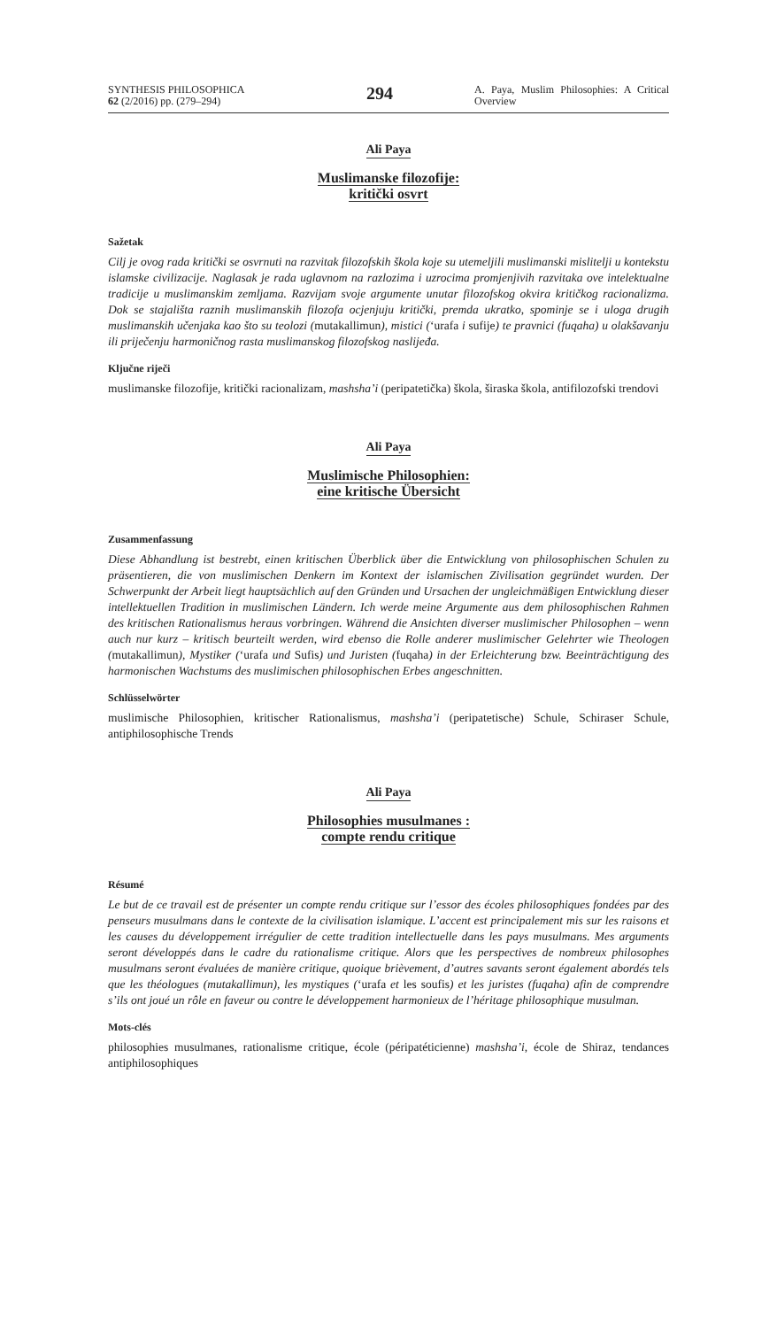SYNTHESIS PHILOSOPHICA
62 (2/2016) pp. (279–294)
294
A. Paya, Muslim Philosophies: A Critical Overview
Ali Paya
Muslimanske filozofije:
kritički osvrt
Sažetak
Cilj je ovog rada kritički se osvrnuti na razvitak filozofskih škola koje su utemeljili muslimanski mislitelji u kontekstu islamske civilizacije. Naglasak je rada uglavnom na razlozima i uzrocima promjenjivih razvitaka ove intelektualne tradicije u muslimanskim zemljama. Razvijam svoje argumente unutar filozofskog okvira kritičkog racionalizma. Dok se stajališta raznih muslimanskih filozofa ocjenjuju kritički, premda ukratko, spominje se i uloga drugih muslimanskih učenjaka kao što su teolozi (mutakallimun), mistici (‘urafa i sufije) te pravnici (fuqaha) u olakšavanju ili priječenju harmoničnog rasta muslimanskog filozofskog naslijeđa.
Ključne riječi
muslimanske filozofije, kritički racionalizam, mashsha’i (peripatetička) škola, širaska škola, antifilozofski trendovi
Ali Paya
Muslimische Philosophien:
eine kritische Übersicht
Zusammenfassung
Diese Abhandlung ist bestrebt, einen kritischen Überblick über die Entwicklung von philosophischen Schulen zu präsentieren, die von muslimischen Denkern im Kontext der islamischen Zivilisation gegründet wurden. Der Schwerpunkt der Arbeit liegt hauptsächlich auf den Gründen und Ursachen der ungleichmäßigen Entwicklung dieser intellektuellen Tradition in muslimischen Ländern. Ich werde meine Argumente aus dem philosophischen Rahmen des kritischen Rationalismus heraus vorbringen. Während die Ansichten diverser muslimischer Philosophen – wenn auch nur kurz – kritisch beurteilt werden, wird ebenso die Rolle anderer muslimischer Gelehrter wie Theologen (mutakallimun), Mystiker (‘urafa und Sufis) und Juristen (fuqaha) in der Erleichterung bzw. Beeinträchtigung des harmonischen Wachstums des muslimischen philosophischen Erbes angeschnitten.
Schlüsselwörter
muslimische Philosophien, kritischer Rationalismus, mashsha’i (peripatetische) Schule, Schiraser Schule, antiphilosophische Trends
Ali Paya
Philosophies musulmanes :
compte rendu critique
Résumé
Le but de ce travail est de présenter un compte rendu critique sur l’essor des écoles philosophiques fondées par des penseurs musulmans dans le contexte de la civilisation islamique. L’accent est principalement mis sur les raisons et les causes du développement irrégulier de cette tradition intellectuelle dans les pays musulmans. Mes arguments seront développés dans le cadre du rationalisme critique. Alors que les perspectives de nombreux philosophes musulmans seront évaluées de manière critique, quoique brièvement, d’autres savants seront également abordés tels que les théologues (mutakallimun), les mystiques (‘urafa et les soufis) et les juristes (fuqaha) afin de comprendre s’ils ont joué un rôle en faveur ou contre le développement harmonieux de l’héritage philosophique musulman.
Mots-clés
philosophies musulmanes, rationalisme critique, école (péripatéticienne) mashsha’i, école de Shiraz, tendances antiphilosophiques